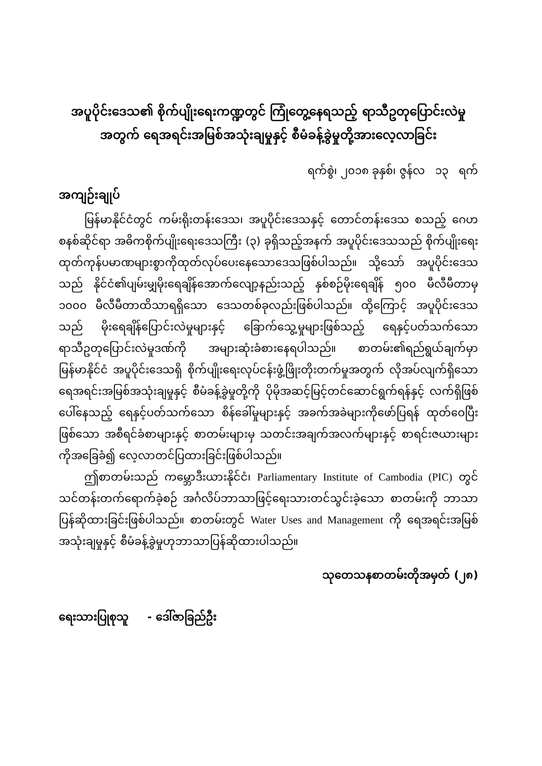အပူပိုင်းဒေသ၏ စိုက်ပျိုးရေးကဏ္ဍတွင် ကြုံတွေ့နေရသည့် ရာသီဥတုပြောင်းလဲမှု
အတွက် ရေအရင်းအမြစ်အသုံးချမှုနှင့် စီမံခန့်ခွဲမှုတို့အားလေ့လာခြင်း
ရက်စွဲ၊ ၂၀၁၈ ခုနှစ်၊ ဇွန်လ ၁၃ ရက်
အကျဉ်းချုပ်
မြန်မာနိုင်ငံတွင် ကမ်းရိုးတန်းဒေသ၊ အပူပိုင်းဒေသနှင့် တောင်တန်းဒေသ စသည့် ဂေဟစနစ်ဆိုင်ရာ အဓိကစိုက်ပျိုးရေးဒေသကြီး (၃) ခုရှိသည့်အနက် အပူပိုင်းဒေသသည် စိုက်ပျိုးရေးထုတ်ကုန်ပမာဏများစွာကိုထုတ်လုပ်ပေးနေသောဒေသဖြစ်ပါသည်။ သို့သော် အပူပိုင်းဒေသသည် နိုင်ငံ၏ပျမ်းမျှမိုးရေချိန်အောက်လျော့နည်းသည့် နှစ်စဉ်မိုးရေချိန် ၅၀၀ မီလီမီတာမှ ၁၀၀၀ မီလီမီတာထိသာရရှိသော ဒေသတစ်ခုလည်းဖြစ်ပါသည်။ ထို့ကြောင့် အပူပိုင်းဒေသသည် မိုးရေချိန်ပြောင်းလဲမှုများနှင့် ခြောက်သွေ့မှုများဖြစ်သည့် ရေနှင့်ပတ်သက်သော ရာသီဥတုပြောင်းလဲမှုဒဏ်ကို အများဆုံးခံစားနေရပါသည်။ စာတမ်း၏ရည်ရွယ်ချက်မှာ မြန်မာနိုင်ငံ အပူပိုင်းဒေသရှိ စိုက်ပျိုးရေးလုပ်ငန်းဖွံ့ဖြိုးတိုးတက်မှုအတွက် လိုအပ်လျက်ရှိသော ရေအရင်းအမြစ်အသုံးချမှုနှင့် စီမံခန့်ခွဲမှုတို့ကို ပိုမိုအဆင့်မြင့်တင်ဆောင်ရွက်ရန်နှင့် လက်ရှိဖြစ်ပေါ်နေသည့် ရေနှင့်ပတ်သက်သော စိန်ခေါ်မှုများနှင့် အခက်အခဲများကိုဖော်ပြရန် ထုတ်ဝေပြီးဖြစ်သော အစီရင်ခံစာများနှင့် စာတမ်းများမှ သတင်းအချက်အလက်များနှင့် စာရင်းဇယားများကိုအခြေခံ၍ လေ့လာတင်ပြထားခြင်းဖြစ်ပါသည်။
ဤစာတမ်းသည် ကမ္ဘောဒီးယားနိုင်ငံ၊ Parliamentary Institute of Cambodia (PIC) တွင် သင်တန်းတက်ရောက်ခဲ့စဉ် အင်္ဂလိပ်ဘာသာဖြင့်ရေးသားတင်သွင်းခဲ့သော စာတမ်းကို ဘာသာပြန်ဆိုထားခြင်းဖြစ်ပါသည်။ စာတမ်းတွင် Water Uses and Management ကို ရေအရင်းအမြစ်အသုံးချမှုနှင့် စီမံခန့်ခွဲမှုဟုဘာသာပြန်ဆိုထားပါသည်။
သုတေသနစာတမ်းတိုအမှတ် (၂၈)
ရေးသားပြုစုသူ - ဒေါ်ဇာခြည်ဦး